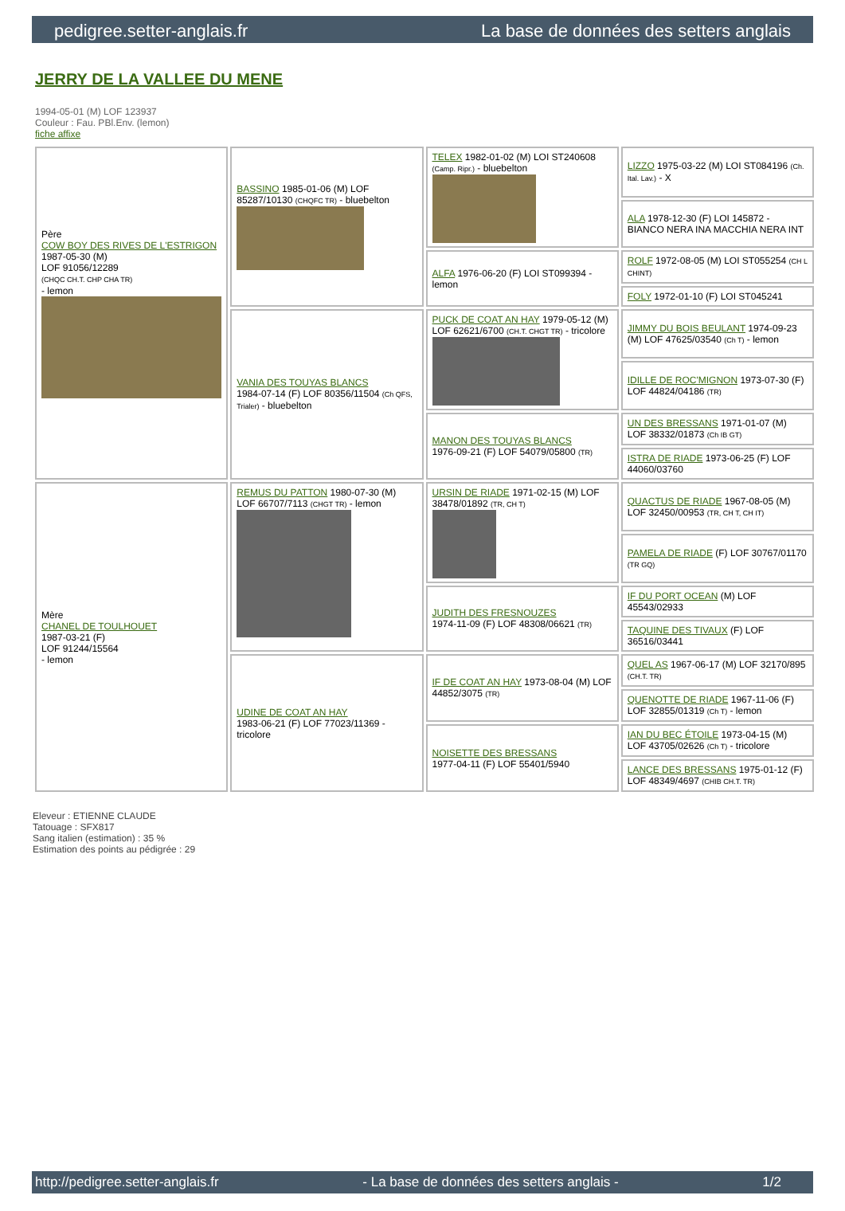pedigree.setter-anglais.fr La base de données des setters anglais
JERRY DE LA VALLEE DU MENE
1994-05-01 (M) LOF 123937
Couleur : Fau. PBl.Env. (lemon)
fiche affixe
| Père COW BOY DES RIVES DE L'ESTRIGON 1987-05-30 (M) LOF 91056/12289 (CHQC CH.T. CHP CHA TR) - lemon | BASSINO 1985-01-06 (M) LOF 85287/10130 (CHQFC TR) - bluebelton | TELEX 1982-01-02 (M) LOI ST240608 (Camp. Ripr.) - bluebelton | LIZZO 1975-03-22 (M) LOI ST084196 (Ch. Ital. Lav.) - X |
| | | | ALA 1978-12-30 (F) LOI 145872 - BIANCO NERA INA MACCHIA NERA INT |
| | | ALFA 1976-06-20 (F) LOI ST099394 - lemon | ROLF 1972-08-05 (M) LOI ST055254 (CH L CHINT) |
| | | | FOLY 1972-01-10 (F) LOI ST045241 |
| | VANIA DES TOUYAS BLANCS 1984-07-14 (F) LOF 80356/11504 (Ch QFS, Trialer) - bluebelton | PUCK DE COAT AN HAY 1979-05-12 (M) LOF 62621/6700 (CH.T. CHGT TR) - tricolore | JIMMY DU BOIS BEULANT 1974-09-23 (M) LOF 47625/03540 (Ch T) - lemon |
| | | | IDILLE DE ROC'MIGNON 1973-07-30 (F) LOF 44824/04186 (TR) |
| | | MANON DES TOUYAS BLANCS 1976-09-21 (F) LOF 54079/05800 (TR) | UN DES BRESSANS 1971-01-07 (M) LOF 38332/01873 (Ch IB GT) |
| | | | ISTRA DE RIADE 1973-06-25 (F) LOF 44060/03760 |
| Mère CHANEL DE TOULHOUET 1987-03-21 (F) LOF 91244/15564 - lemon | REMUS DU PATTON 1980-07-30 (M) LOF 66707/7113 (CHGT TR) - lemon | URSIN DE RIADE 1971-02-15 (M) LOF 38478/01892 (TR, CH T) | QUACTUS DE RIADE 1967-08-05 (M) LOF 32450/00953 (TR, CH T, CH IT) |
| | | | PAMELA DE RIADE (F) LOF 30767/01170 (TR GQ) |
| | | JUDITH DES FRESNOUZES 1974-11-09 (F) LOF 48308/06621 (TR) | IF DU PORT OCEAN (M) LOF 45543/02933 |
| | | | TAQUINE DES TIVAUX (F) LOF 36516/03441 |
| | UDINE DE COAT AN HAY 1983-06-21 (F) LOF 77023/11369 - tricolore | IF DE COAT AN HAY 1973-08-04 (M) LOF 44852/3075 (TR) | QUEL AS 1967-06-17 (M) LOF 32170/895 (CH.T. TR) |
| | | | QUENOTTE DE RIADE 1967-11-06 (F) LOF 32855/01319 (Ch T) - lemon |
| | | NOISETTE DES BRESSANS 1977-04-11 (F) LOF 55401/5940 | IAN DU BEC ÉTOILE 1973-04-15 (M) LOF 43705/02626 (Ch T) - tricolore |
| | | | LANCE DES BRESSANS 1975-01-12 (F) LOF 48349/4697 (CHIB CH.T. TR) |
Eleveur : ETIENNE CLAUDE
Tatouage : SFX817
Sang italien (estimation) : 35 %
Estimation des points au pédigrée : 29
http://pedigree.setter-anglais.fr - La base de données des setters anglais - 1/2